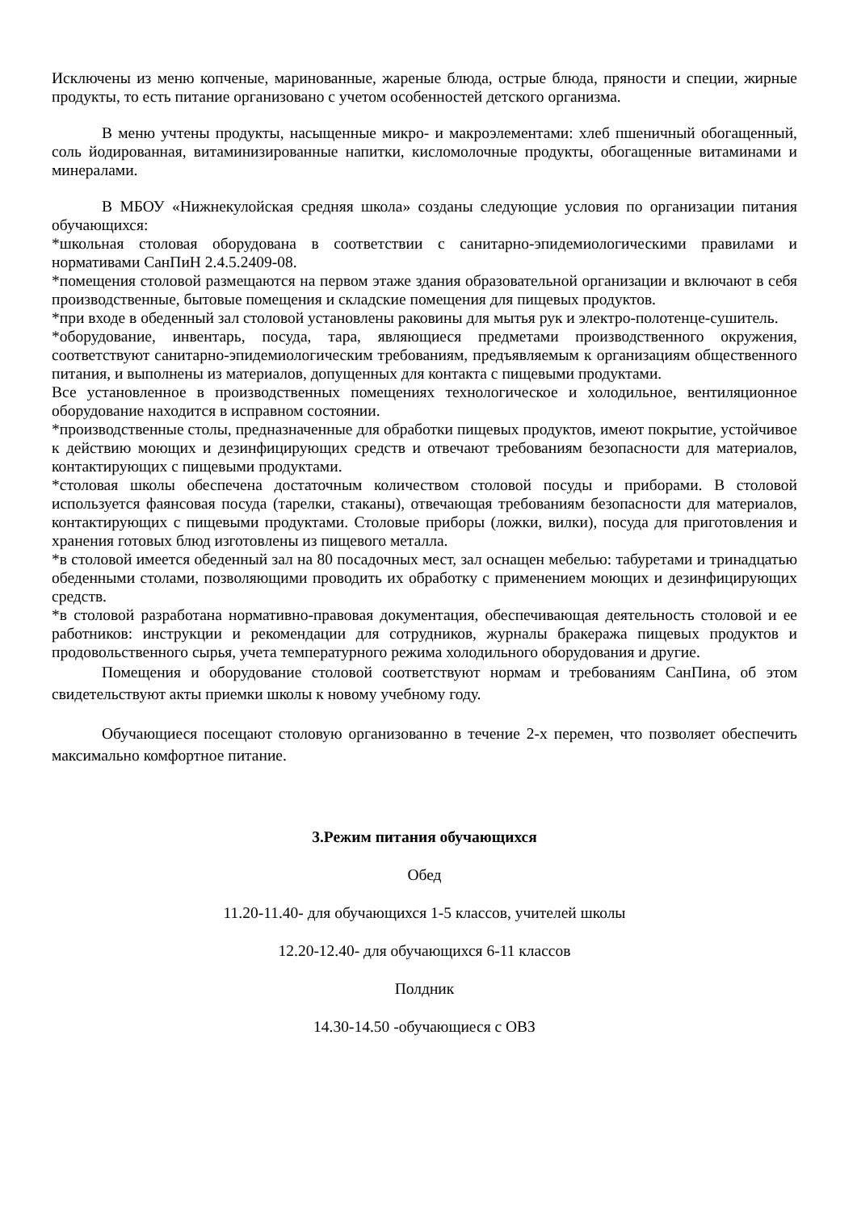Исключены из меню копченые, маринованные, жареные блюда, острые блюда, пряности и специи, жирные продукты, то есть питание организовано с учетом особенностей детского организма.
В меню учтены продукты, насыщенные микро- и макроэлементами: хлеб пшеничный обогащенный, соль йодированная, витаминизированные напитки, кисломолочные продукты, обогащенные витаминами и минералами.
В МБОУ «Нижнекулойская средняя школа» созданы следующие условия по организации питания обучающихся:
*школьная столовая оборудована в соответствии с санитарно-эпидемиологическими правилами и нормативами СанПиН 2.4.5.2409-08.
*помещения столовой размещаются на первом этаже здания образовательной организации и включают в себя производственные, бытовые помещения и складские помещения для пищевых продуктов.
*при входе в обеденный зал столовой установлены раковины для мытья рук и электро-полотенце-сушитель.
*оборудование, инвентарь, посуда, тара, являющиеся предметами производственного окружения, соответствуют санитарно-эпидемиологическим требованиям, предъявляемым к организациям общественного питания, и выполнены из материалов, допущенных для контакта с пищевыми продуктами.
Все установленное в производственных помещениях технологическое и холодильное, вентиляционное оборудование находится в исправном состоянии.
*производственные столы, предназначенные для обработки пищевых продуктов, имеют покрытие, устойчивое к действию моющих и дезинфицирующих средств и отвечают требованиям безопасности для материалов, контактирующих с пищевыми продуктами.
*столовая школы обеспечена достаточным количеством столовой посуды и приборами. В столовой используется фаянсовая посуда (тарелки, стаканы), отвечающая требованиям безопасности для материалов, контактирующих с пищевыми продуктами. Столовые приборы (ложки, вилки), посуда для приготовления и хранения готовых блюд изготовлены из пищевого металла.
*в столовой имеется обеденный зал на 80 посадочных мест, зал оснащен мебелью: табуретами и тринадцатью обеденными столами, позволяющими проводить их обработку с применением моющих и дезинфицирующих средств.
*в столовой разработана нормативно-правовая документация, обеспечивающая деятельность столовой и ее работников: инструкции и рекомендации для сотрудников, журналы бракеража пищевых продуктов и продовольственного сырья, учета температурного режима холодильного оборудования и другие.
Помещения и оборудование столовой соответствуют нормам и требованиям СанПина, об этом свидетельствуют акты приемки школы к новому учебному году.
Обучающиеся посещают столовую организованно в течение 2-х перемен, что позволяет обеспечить максимально комфортное питание.
3.Режим питания обучающихся
Обед
11.20-11.40- для обучающихся 1-5 классов, учителей школы
12.20-12.40- для обучающихся 6-11 классов
Полдник
14.30-14.50 -обучающиеся с ОВЗ